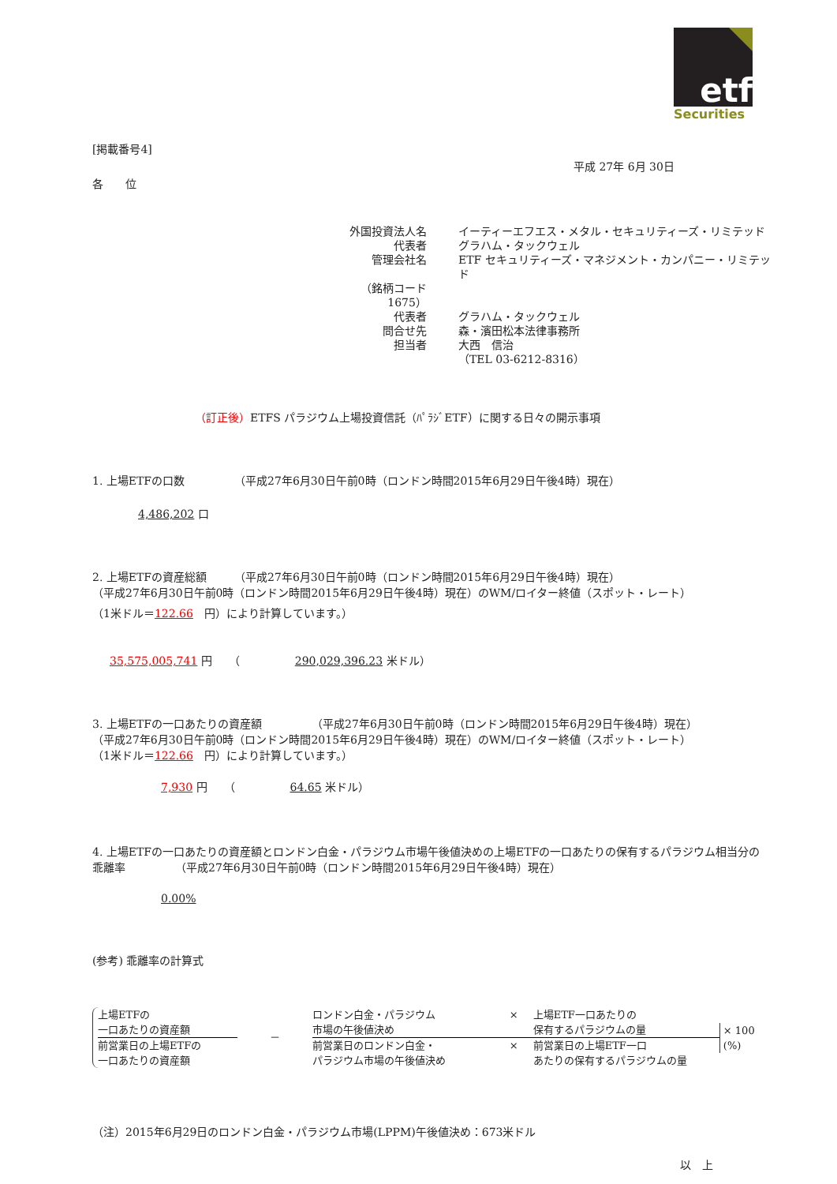etf
Securities
[掲載番号4]
平成 27年 6月 30日
各　　位
| 外国投資法人名 | イーティーエフエス・メタル・セキュリティーズ・リミテッド |
| 代表者 | グラハム・タックウェル |
| 管理会社名 | ETF セキュリティーズ・マネジメント・カンパニー・リミテッド |
| （銘柄コード 1675） | |
| 代表者 | グラハム・タックウェル |
| 問合せ先 | 森・濱田松本法律事務所 |
| 担当者 | 大西 信治 |
| | （TEL 03-6212-8316） |
（訂正後）ETFS パラジウム上場投資信託（ﾊﾟﾗｼﾞETF）に関する日々の開示事項
1. 上場ETFの口数　　　　　（平成27年6月30日午前0時（ロンドン時間2015年6月29日午後4時）現在）
4,486,202 口
2. 上場ETFの資産総額　　　（平成27年6月30日午前0時（ロンドン時間2015年6月29日午後4時）現在）
（平成27年6月30日午前0時（ロンドン時間2015年6月29日午後4時）現在）のWM/ロイター終値（スポット・レート）
（1米ドル＝122.66　円）により計算しています。）
35,575,005,741 円　　（　　　　　290,029,396.23 米ドル）
3. 上場ETFの一口あたりの資産額　　　　　（平成27年6月30日午前0時（ロンドン時間2015年6月29日午後4時）現在）
（平成27年6月30日午前0時（ロンドン時間2015年6月29日午後4時）現在）のWM/ロイター終値（スポット・レート）
（1米ドル＝122.66　円）により計算しています。）
7,930 円　　（　　　　　64.65 米ドル）
4. 上場ETFの一口あたりの資産額とロンドン白金・パラジウム市場午後値決めの上場ETFの一口あたりの保有するパラジウム相当分の乖離率　　　　　（平成27年6月30日午前0時（ロンドン時間2015年6月29日午後4時）現在）
0.00%
(参考) 乖離率の計算式
上場ETFの
一口あたりの資産額
前営業日の上場ETFの
一口あたりの資産額
－
ロンドン白金・パラジウム
市場の午後値決め × 上場ETF一口あたりの
保有するパラジウムの量
前営業日のロンドン白金・
パラジウム市場の午後値決め × 前営業日の上場ETF一口
あたりの保有するパラジウムの量
× 100 (%)
（注）2015年6月29日のロンドン白金・パラジウム市場(LPPM)午後値決め：673米ドル
以　上